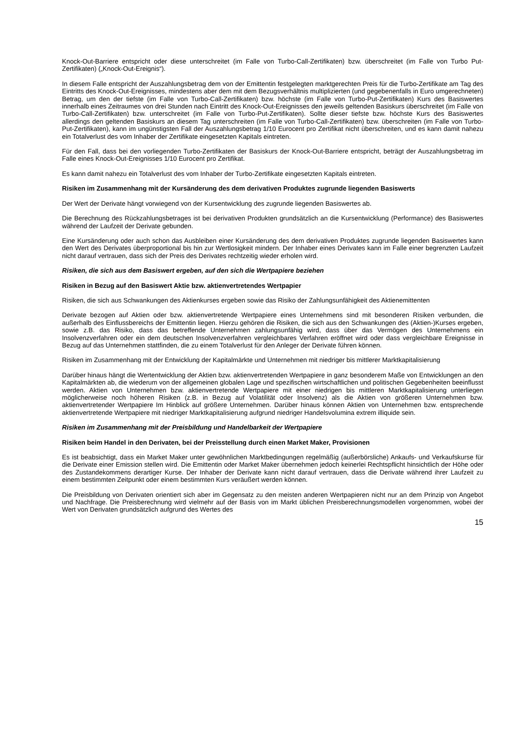Knock-Out-Barriere entspricht oder diese unterschreitet (im Falle von Turbo-Call-Zertifikaten) bzw. überschreitet (im Falle von Turbo Put-Zertifikaten) („Knock-Out-Ereignis“).
In diesem Falle entspricht der Auszahlungsbetrag dem von der Emittentin festgelegten marktgerechten Preis für die Turbo-Zertifikate am Tag des Eintritts des Knock-Out-Ereignisses, mindestens aber dem mit dem Bezugsverhältnis multiplizierten (und gegebenenfalls in Euro umgerechneten) Betrag, um den der tiefste (im Falle von Turbo-Call-Zertifikaten) bzw. höchste (im Falle von Turbo-Put-Zertifikaten) Kurs des Basiswertes innerhalb eines Zeitraumes von drei Stunden nach Eintritt des Knock-Out-Ereignisses den jeweils geltenden Basiskurs überschreitet (im Falle von Turbo-Call-Zertifikaten) bzw. unterschreitet (im Falle von Turbo-Put-Zertifikaten). Sollte dieser tiefste bzw. höchste Kurs des Basiswertes allerdings den geltenden Basiskurs an diesem Tag unterschreiten (im Falle von Turbo-Call-Zertifikaten) bzw. überschreiten (im Falle von Turbo-Put-Zertifikaten), kann im ungünstigsten Fall der Auszahlungsbetrag 1/10 Eurocent pro Zertifikat nicht überschreiten, und es kann damit nahezu ein Totalverlust des vom Inhaber der Zertifikate eingesetzten Kapitals eintreten.
Für den Fall, dass bei den vorliegenden Turbo-Zertifikaten der Basiskurs der Knock-Out-Barriere entspricht, beträgt der Auszahlungsbetrag im Falle eines Knock-Out-Ereignisses 1/10 Eurocent pro Zertifikat.
Es kann damit nahezu ein Totalverlust des vom Inhaber der Turbo-Zertifikate eingesetzten Kapitals eintreten.
Risiken im Zusammenhang mit der Kursänderung des dem derivativen Produktes zugrunde liegenden Basiswerts
Der Wert der Derivate hängt vorwiegend von der Kursentwicklung des zugrunde liegenden Basiswertes ab.
Die Berechnung des Rückzahlungsbetrages ist bei derivativen Produkten grundsätzlich an die Kursentwicklung (Performance) des Basiswertes während der Laufzeit der Derivate gebunden.
Eine Kursänderung oder auch schon das Ausbleiben einer Kursänderung des dem derivativen Produktes zugrunde liegenden Basiswertes kann den Wert des Derivates überproportional bis hin zur Wertlosigkeit mindern. Der Inhaber eines Derivates kann im Falle einer begrenzten Laufzeit nicht darauf vertrauen, dass sich der Preis des Derivates rechtzeitig wieder erholen wird.
Risiken, die sich aus dem Basiswert ergeben, auf den sich die Wertpapiere beziehen
Risiken in Bezug auf den Basiswert Aktie bzw. aktienvertretendes Wertpapier
Risiken, die sich aus Schwankungen des Aktienkurses ergeben sowie das Risiko der Zahlungsunfähigkeit des Aktienemittenten
Derivate bezogen auf Aktien oder bzw. aktienvertretende Wertpapiere eines Unternehmens sind mit besonderen Risiken verbunden, die außerhalb des Einflussbereichs der Emittentin liegen. Hierzu gehören die Risiken, die sich aus den Schwankungen des (Aktien-)Kurses ergeben, sowie z.B. das Risiko, dass das betreffende Unternehmen zahlungsunfähig wird, dass über das Vermögen des Unternehmens ein Insolvenzverfahren oder ein dem deutschen Insolvenzverfahren vergleichbares Verfahren eröffnet wird oder dass vergleichbare Ereignisse in Bezug auf das Unternehmen stattfinden, die zu einem Totalverlust für den Anleger der Derivate führen können.
Risiken im Zusammenhang mit der Entwicklung der Kapitalmärkte und Unternehmen mit niedriger bis mittlerer Marktkapitalisierung
Darüber hinaus hängt die Wertentwicklung der Aktien bzw. aktienvertretenden Wertpapiere in ganz besonderem Maße von Entwicklungen an den Kapitalmärkten ab, die wiederum von der allgemeinen globalen Lage und spezifischen wirtschaftlichen und politischen Gegebenheiten beeinflusst werden. Aktien von Unternehmen bzw. aktienvertretende Wertpapiere mit einer niedrigen bis mittleren Marktkapitalisierung unterliegen möglicherweise noch höheren Risiken (z.B. in Bezug auf Volatilität oder Insolvenz) als die Aktien von größeren Unternehmen bzw. aktienvertretender Wertpapiere Im Hinblick auf größere Unternehmen. Darüber hinaus können Aktien von Unternehmen bzw. entsprechende aktienvertretende Wertpapiere mit niedriger Marktkapitalisierung aufgrund niedriger Handelsvolumina extrem illiquide sein.
Risiken im Zusammenhang mit der Preisbildung und Handelbarkeit der Wertpapiere
Risiken beim Handel in den Derivaten, bei der Preisstellung durch einen Market Maker, Provisionen
Es ist beabsichtigt, dass ein Market Maker unter gewöhnlichen Marktbedingungen regelmäßig (außerbörsliche) Ankaufs- und Verkaufskurse für die Derivate einer Emission stellen wird. Die Emittentin oder Market Maker übernehmen jedoch keinerlei Rechtspflicht hinsichtlich der Höhe oder des Zustandekommens derartiger Kurse. Der Inhaber der Derivate kann nicht darauf vertrauen, dass die Derivate während ihrer Laufzeit zu einem bestimmten Zeitpunkt oder einem bestimmten Kurs veräußert werden können.
Die Preisbildung von Derivaten orientiert sich aber im Gegensatz zu den meisten anderen Wertpapieren nicht nur an dem Prinzip von Angebot und Nachfrage. Die Preisberechnung wird vielmehr auf der Basis von im Markt üblichen Preisberechnungsmodellen vorgenommen, wobei der Wert von Derivaten grundsätzlich aufgrund des Wertes des
15